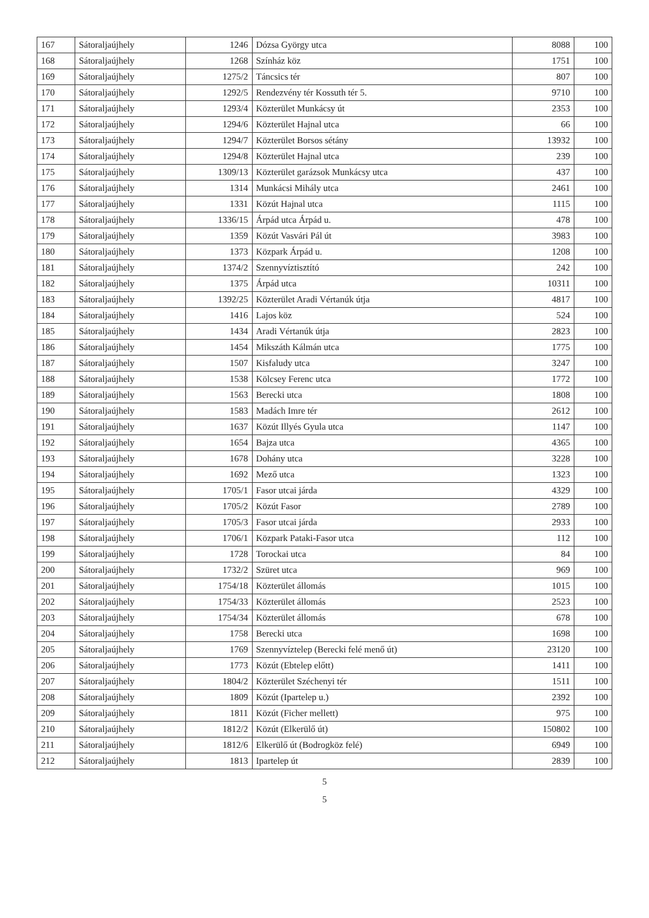| 167 | Sátoraljaújhely | 1246 | Dózsa György utca | 8088 | 100 |
| 168 | Sátoraljaújhely | 1268 | Színház köz | 1751 | 100 |
| 169 | Sátoraljaújhely | 1275/2 | Táncsics tér | 807 | 100 |
| 170 | Sátoraljaújhely | 1292/5 | Rendezvény tér Kossuth tér 5. | 9710 | 100 |
| 171 | Sátoraljaújhely | 1293/4 | Közterület Munkácsy út | 2353 | 100 |
| 172 | Sátoraljaújhely | 1294/6 | Közterület Hajnal utca | 66 | 100 |
| 173 | Sátoraljaújhely | 1294/7 | Közterület Borsos sétány | 13932 | 100 |
| 174 | Sátoraljaújhely | 1294/8 | Közterület Hajnal utca | 239 | 100 |
| 175 | Sátoraljaújhely | 1309/13 | Közterület garázsok Munkácsy utca | 437 | 100 |
| 176 | Sátoraljaújhely | 1314 | Munkácsi Mihály utca | 2461 | 100 |
| 177 | Sátoraljaújhely | 1331 | Közút Hajnal utca | 1115 | 100 |
| 178 | Sátoraljaújhely | 1336/15 | Árpád utca Árpád u. | 478 | 100 |
| 179 | Sátoraljaújhely | 1359 | Közút Vasvári Pál út | 3983 | 100 |
| 180 | Sátoraljaújhely | 1373 | Közpark Árpád u. | 1208 | 100 |
| 181 | Sátoraljaújhely | 1374/2 | Szennyvíztisztító | 242 | 100 |
| 182 | Sátoraljaújhely | 1375 | Árpád utca | 10311 | 100 |
| 183 | Sátoraljaújhely | 1392/25 | Közterület Aradi Vértanúk útja | 4817 | 100 |
| 184 | Sátoraljaújhely | 1416 | Lajos köz | 524 | 100 |
| 185 | Sátoraljaújhely | 1434 | Aradi Vértanúk útja | 2823 | 100 |
| 186 | Sátoraljaújhely | 1454 | Mikszáth Kálmán utca | 1775 | 100 |
| 187 | Sátoraljaújhely | 1507 | Kisfaludy utca | 3247 | 100 |
| 188 | Sátoraljaújhely | 1538 | Kölcsey Ferenc utca | 1772 | 100 |
| 189 | Sátoraljaújhely | 1563 | Berecki utca | 1808 | 100 |
| 190 | Sátoraljaújhely | 1583 | Madách Imre tér | 2612 | 100 |
| 191 | Sátoraljaújhely | 1637 | Közút Illyés Gyula utca | 1147 | 100 |
| 192 | Sátoraljaújhely | 1654 | Bajza utca | 4365 | 100 |
| 193 | Sátoraljaújhely | 1678 | Dohány utca | 3228 | 100 |
| 194 | Sátoraljaújhely | 1692 | Mező utca | 1323 | 100 |
| 195 | Sátoraljaújhely | 1705/1 | Fasor utcai járda | 4329 | 100 |
| 196 | Sátoraljaújhely | 1705/2 | Közút Fasor | 2789 | 100 |
| 197 | Sátoraljaújhely | 1705/3 | Fasor utcai járda | 2933 | 100 |
| 198 | Sátoraljaújhely | 1706/1 | Közpark Pataki-Fasor utca | 112 | 100 |
| 199 | Sátoraljaújhely | 1728 | Torockai utca | 84 | 100 |
| 200 | Sátoraljaújhely | 1732/2 | Szüret utca | 969 | 100 |
| 201 | Sátoraljaújhely | 1754/18 | Közterület állomás | 1015 | 100 |
| 202 | Sátoraljaújhely | 1754/33 | Közterület állomás | 2523 | 100 |
| 203 | Sátoraljaújhely | 1754/34 | Közterület állomás | 678 | 100 |
| 204 | Sátoraljaújhely | 1758 | Berecki utca | 1698 | 100 |
| 205 | Sátoraljaújhely | 1769 | Szennyvíztelep (Berecki felé menő út) | 23120 | 100 |
| 206 | Sátoraljaújhely | 1773 | Közút (Ebtelep előtt) | 1411 | 100 |
| 207 | Sátoraljaújhely | 1804/2 | Közterület Széchenyi tér | 1511 | 100 |
| 208 | Sátoraljaújhely | 1809 | Közút (Ipartelep u.) | 2392 | 100 |
| 209 | Sátoraljaújhely | 1811 | Közút (Ficher mellett) | 975 | 100 |
| 210 | Sátoraljaújhely | 1812/2 | Közút (Elkerülő út) | 150802 | 100 |
| 211 | Sátoraljaújhely | 1812/6 | Elkerülő út (Bodrogköz felé) | 6949 | 100 |
| 212 | Sátoraljaújhely | 1813 | Ipartelep út | 2839 | 100 |
5
5